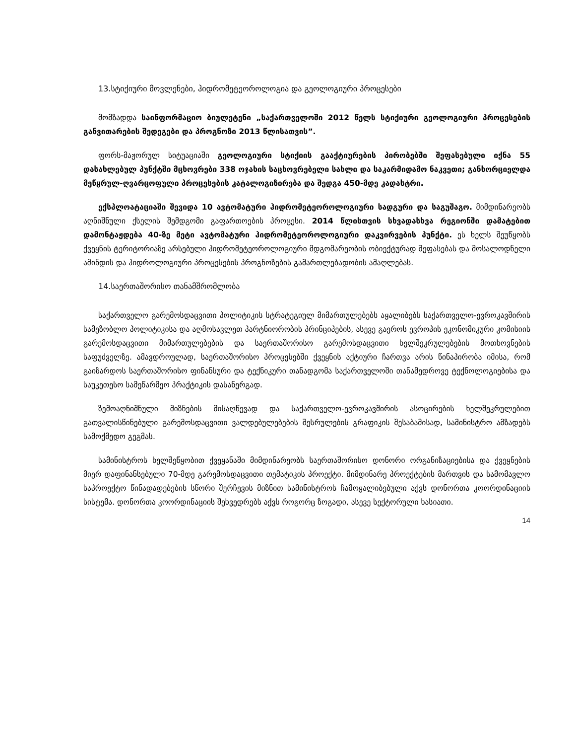13.სტიქიური მოვლენები, ჰიდრომეტეოროლოგია და გეოლოგიური პროცესები
მომზადდა საინფორმაციო ბიულეტენი „საქართველოში 2012 წელს სტიქიური გეოლოგიური პროცესების განვითარების შედეგები და პროგნოზი 2013 წლისათვის”.
ფორს-მაჟორულ სიტუაციაში გეოლოგიური სტიქიის გააქტიურების პირობებში შეფასებული იქნა 55 დასახლებულ პუნქტში მცხოვრები 338 ოჯახის საცხოვრებელი სახლი და საკარმიდამო ნაკვეთი; განხორციელდა მეწყრულ-ღვარცოფული პროცესების კატალოგიზირება და შედგა 450-მდე კადასტრი.
ექსპლოატაციაში შევიდა 10 ავტომატური ჰიდრომეტეოროლოგიური სადგური და საგუშაგო. მიმდინარეობს აღნიშნული ქსელის შემდგომი გაფართოების პროცესი. 2014 წლისთვის სხვადასხვა რეგიონში დამატებით დამონტაჟდება 40-ზე მეტი ავტომატური ჰიდრომეტეოროლოგიური დაკვირვების პუნქტი. ეს ხელს შეუწყობს ქვეყნის ტერიტორიაზე არსებული ჰიდრომეტეოროლოგიური მდგომარეობის ობიექტურად შეფასებას და მოსალოდნელი ამინდის და ჰიდროლოგიური პროცესების პროგნოზების გამართლებადობის ამაღლებას.
14.საერთაშორისო თანამშრომლობა
საქართველო გარემოსდაცვითი პოლიტიკის სტრატეგიულ მიმართულებებს აყალიბებს საქართველო-ევროკავშირის სამეზობლო პოლიტიკისა და აღმოსავლეთ პარტნიორობის პრინციპების, ასევე გაეროს ევროპის ეკონომიკური კომისიის გარემოსდაცვითი მიმართულებების და საერთაშორისო გარემოსდაცვითი ხელშეკრულებების მოთხოვნების საფუძველზე. ამავდროულად, საერთაშორისო პროცესებში ქვეყნის აქტიური ჩართვა არის წინაპირობა იმისა, რომ გაიზარდოს საერთაშორისო ფინანსური და ტექნიკური თანადგომა საქართველოში თანამედროვე ტექნოლოგიებისა და საუკეთესო სამეწარმეო პრაქტიკის დასანერგად.
ზემოაღნიშნული მიზნების მისაღწევად და საქართველო-ევროკავშირის ასოცირების ხელშეკრულებით გათვალისწინებული გარემოსდაცვითი ვალდებულებების შესრულების გრაფიკის შესაბამისად, სამინისტრო ამზადებს სამოქმედო გეგმას.
სამინისტროს ხელშეწყობით ქვეყანაში მიმდინარეობს საერთაშორისო დონორი ორგანიზაციებისა და ქვეყნების მიერ დაფინანსებული 70-მდე გარემოსდაცვითი თემატიკის პროექტი. მიმდინარე პროექტების მართვის და სამომავლო საპროექტო წინადადებების სწორი შერჩევის მიზნით სამინისტროს ჩამოყალიბებული აქვს დონორთა კოორდინაციის სისტემა. დონორთა კოორდინაციის შეხვედრებს აქვს როგორც ზოგადი, ასევე სექტორული ხასიათი.
14